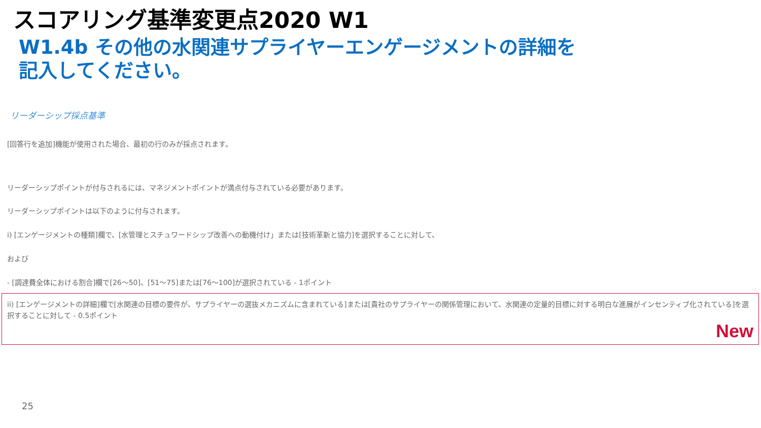スコアリング基準変更点2020 W1
W1.4b その他の水関連サプライヤーエンゲージメントの詳細を記入してください。
リーダーシップ採点基準
[回答行を追加]機能が使用された場合、最初の行のみが採点されます。
リーダーシップポイントが付与されるには、マネジメントポイントが満点付与されている必要があります。
リーダーシップポイントは以下のように付与されます。
i) [エンゲージメントの種類]欄で、[水管理とスチュワードシップ改善への動機付け」または[技術革新と協力]を選択することに対して、
および
- [調達費全体における割合]欄で[26～50]、[51～75]または[76～100]が選択されている - 1ポイント
ii) [エンゲージメントの詳細]欄で[水関連の目標の要件が、サプライヤーの選抜メカニズムに含まれている]または[貴社のサプライヤーの関係管理において、水関連の定量的目標に対する明白な進展がインセンティブ化されている]を選択することに対して - 0.5ポイント
New
25